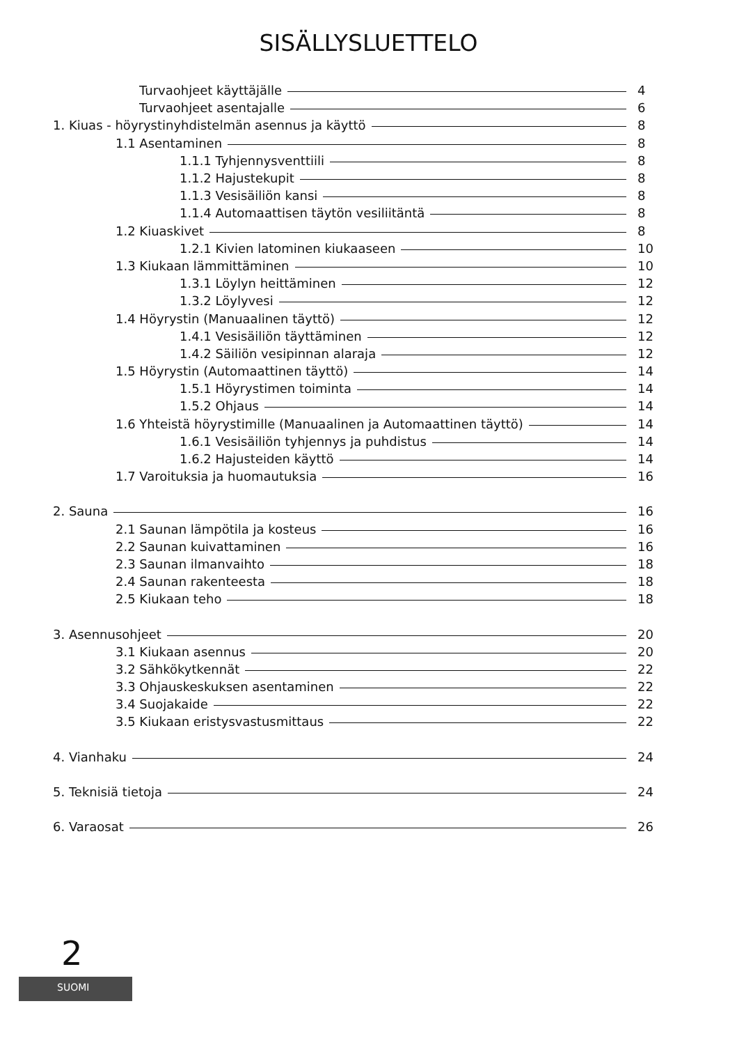SISÄLLYSLUETTELO
Turvaohjeet käyttäjälle 4
Turvaohjeet asentajalle 6
1. Kiuas - höyrystinyhdistelmän asennus ja käyttö 8
1.1 Asentaminen 8
1.1.1 Tyhjennysventtiili 8
1.1.2 Hajustekupit 8
1.1.3 Vesisäiliön kansi 8
1.1.4 Automaattisen täytön vesiliitäntä 8
1.2 Kiuaskivet 8
1.2.1 Kivien latominen kiukaaseen 10
1.3 Kiukaan lämmittäminen 10
1.3.1 Löylyn heittäminen 12
1.3.2 Löylyvesi 12
1.4 Höyrystin (Manuaalinen täyttö) 12
1.4.1 Vesisäiliön täyttäminen 12
1.4.2 Säiliön vesipinnan alaraja 12
1.5 Höyrystin (Automaattinen täyttö) 14
1.5.1 Höyrystimen toiminta 14
1.5.2 Ohjaus 14
1.6 Yhteistä höyrystimille (Manuaalinen ja Automaattinen täyttö) 14
1.6.1 Vesisäiliön tyhjennys ja puhdistus 14
1.6.2 Hajusteiden käyttö 14
1.7 Varoituksia ja huomautuksia 16
2. Sauna 16
2.1 Saunan lämpötila ja kosteus 16
2.2 Saunan kuivattaminen 16
2.3 Saunan ilmanvaihto 18
2.4 Saunan rakenteesta 18
2.5 Kiukaan teho 18
3. Asennusohjeet 20
3.1 Kiukaan asennus 20
3.2 Sähkökytkennät 22
3.3 Ohjauskeskuksen asentaminen 22
3.4 Suojakaide 22
3.5 Kiukaan eristysvastusmittaus 22
4. Vianhaku 24
5. Teknisiä tietoja 24
6. Varaosat 26
2
SUOMI